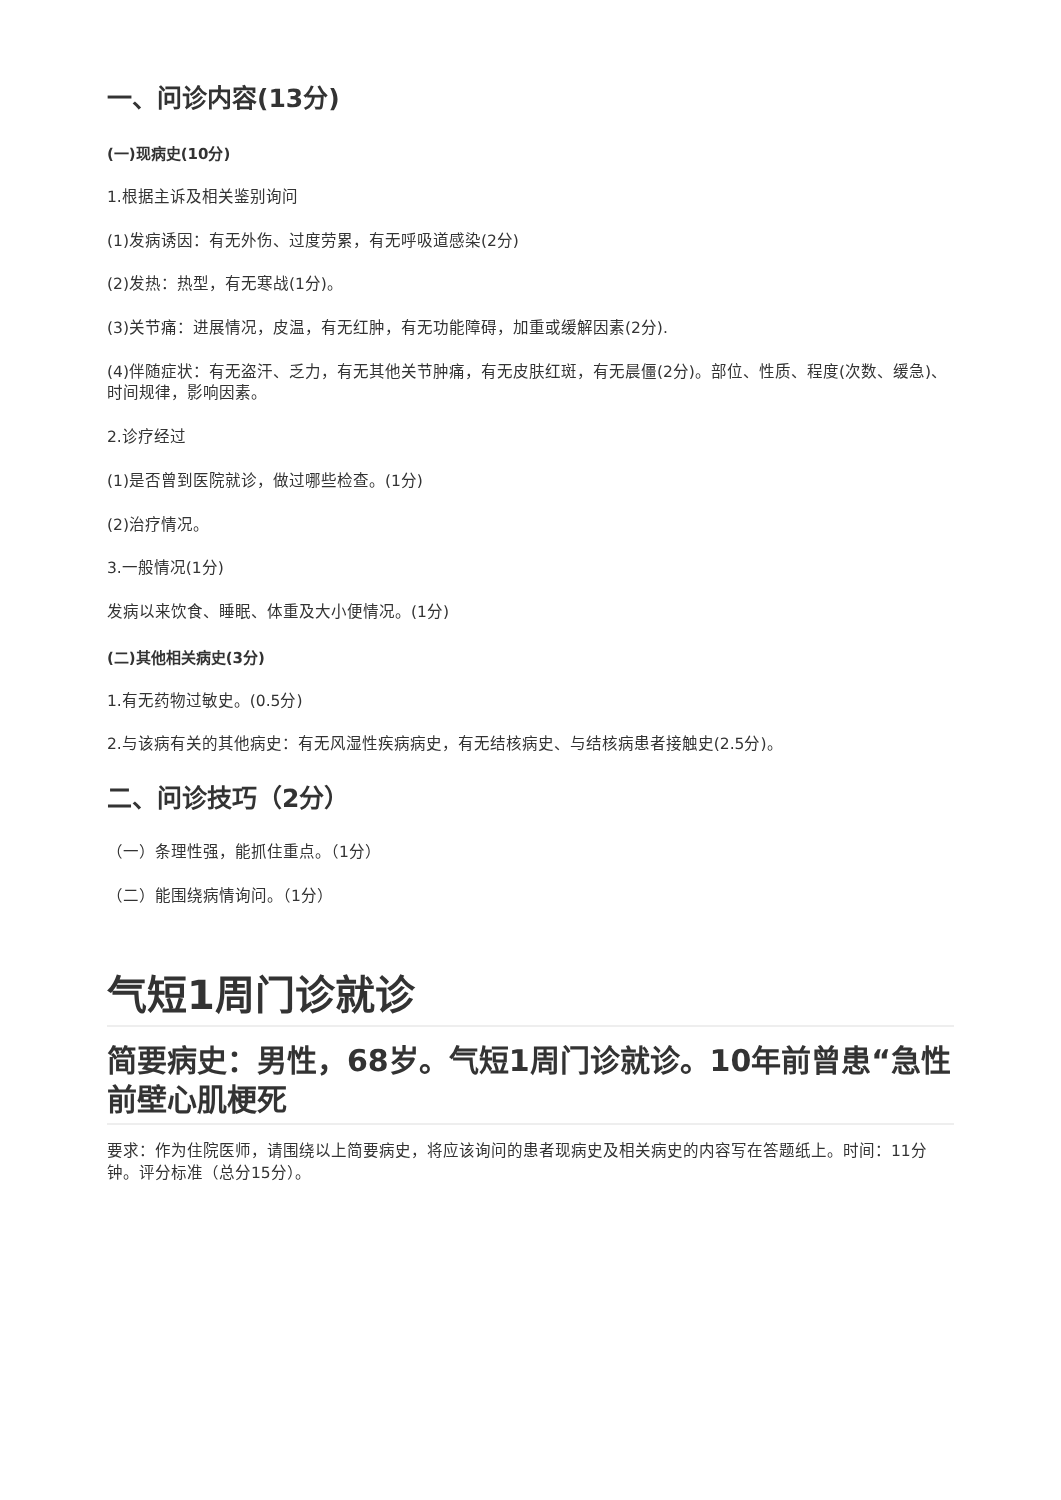一、问诊内容(13分)
(一)现病史(10分)
1.根据主诉及相关鉴别询问
(1)发病诱因：有无外伤、过度劳累，有无呼吸道感染(2分)
(2)发热：热型，有无寒战(1分)。
(3)关节痛：进展情况，皮温，有无红肿，有无功能障碍，加重或缓解因素(2分).
(4)伴随症状：有无盗汗、乏力，有无其他关节肿痛，有无皮肤红斑，有无晨僵(2分)。部位、性质、程度(次数、缓急)、时间规律，影响因素。
2.诊疗经过
(1)是否曾到医院就诊，做过哪些检查。(1分)
(2)治疗情况。
3.一般情况(1分)
发病以来饮食、睡眠、体重及大小便情况。(1分)
(二)其他相关病史(3分)
1.有无药物过敏史。(0.5分)
2.与该病有关的其他病史：有无风湿性疾病病史，有无结核病史、与结核病患者接触史(2.5分)。
二、问诊技巧（2分）
（一）条理性强，能抓住重点。（1分）
（二）能围绕病情询问。（1分）
气短1周门诊就诊
简要病史：男性，68岁。气短1周门诊就诊。10年前曾患“急性前壁心肌梗死
要求：作为住院医师，请围绕以上简要病史，将应该询问的患者现病史及相关病史的内容写在答题纸上。时间：11分钟。评分标准（总分15分）。